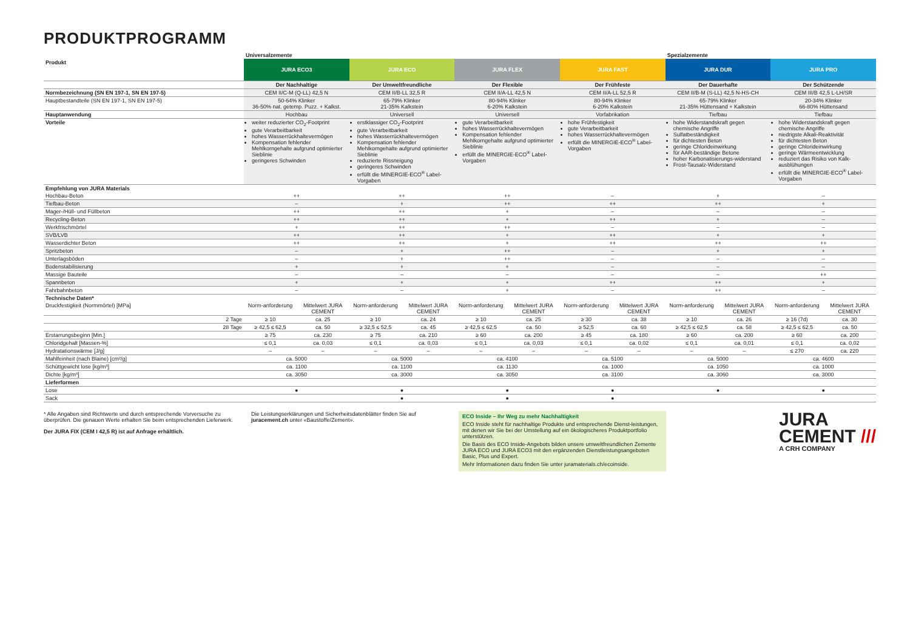PRODUKTPROGRAMM
| | Universalzemente | | | | | | | | Spezialzemente | | | |
| Produkt | JURA ECO3 | | JURA ECO | | JURA FLEX | | JURA FAST | | JURA DUR | | JURA PRO | |
| | Der Nachhaltige | | Der Umweltfreundliche | | Der Flexible | | Der Frühfeste | | Der Dauerhafte | | Der Schützende | |
| Normbezeichnung (SN EN 197-1, SN EN 197-5) | CEM II/C-M (Q-LL) 42,5 N | | CEM II/B-LL 32,5 R | | CEM II/A-LL 42,5 N | | CEM II/A-LL 52,5 R | | CEM II/B-M (S-LL) 42,5 N-HS-CH | | CEM III/B 42,5 L-LH/SR | |
| Hauptbestandteile (SN EN 197-1, SN EN 197-5) | 50-64% Klinker 36-50% nat. getemp. Puzz. + Kalkst. | | 65-79% Klinker 21-35% Kalkstein | | 80-94% Klinker 6-20% Kalkstein | | 80-94% Klinker 6-20% Kalkstein | | 65-79% Klinker 21-35% Hüttensand + Kalkstein | | 20-34% Klinker 66-80% Hüttensand | |
| Hauptanwendung | Hochbau | | Universell | | Universell | | Vorfabrikation | | Tiefbau | | Tiefbau | |
| Vorteile | weiter reduzierter CO<sub>2</sub>-Footprint gute Verarbeitbarkeit hohes Wasserrückhaltevermögen Kompensation fehlender Mehlkorngehalte aufgrund optimierter Sieblinie geringeres Schwinden | | erstklassiger CO<sub>2</sub>-Footprint gute Verarbeitbarkeit hohes Wasserrückhaltevermögen Kompensation fehlender Mehlkorngehalte aufgrund optimierter Sieblinie reduzierte Rissneigung geringeres Schwinden erfüllt die MINERGIE-ECO<sup>®</sup> Label-Vorgaben | | gute Verarbeitbarkeit hohes Wasserrückhaltevermögen Kompensation fehlender Mehlkorngehalte aufgrund optimierter Sieblinie erfüllt die MINERGIE-ECO<sup>®</sup> Label-Vorgaben | | hohe Frühfestigkeit gute Verarbeitbarkeit hohes Wasserrückhaltevermögen erfüllt die MINERGIE-ECO<sup>®</sup> Label-Vorgaben | | hohe Widerstandskraft gegen chemische Angriffe Sulfatbeständigkeit für dichtesten Beton geringe Chlorideinwirkung für AAR-beständige Betone hoher Karbonatisierungs-widerstand Frost-Tausalz-Widerstand | | hohe Widerstandskraft gegen chemische Angriffe niedrigste Alkali-Reaktivität für dichtesten Beton geringe Chlorideinwirkung geringe Wärmeentwicklung reduziert das Risiko von Kalk-ausblühungen erfüllt die MINERGIE-ECO<sup>®</sup> Label-Vorgaben | |
| Empfehlung von JURA Materials | | | | | | | | | | | | |
| Hochbau-Beton | ++ | | ++ | | ++ | | – | | + | | – | |
| Tiefbau-Beton | – | | + | | ++ | | ++ | | ++ | | + | |
| Mager-/Hüll- und Füllbeton | ++ | | ++ | | + | | – | | – | | – | |
| Recycling-Beton | ++ | | ++ | | + | | ++ | | + | | – | |
| Werkfrischmörtel | + | | ++ | | ++ | | – | | – | | – | |
| SVB/LVB | ++ | | ++ | | + | | ++ | | + | | + | |
| Wasserdichter Beton | ++ | | ++ | | + | | ++ | | ++ | | ++ | |
| Spritzbeton | – | | + | | ++ | | – | | + | | + | |
| Unterlagsböden | – | | + | | ++ | | – | | – | | – | |
| Bodenstabilisierung | + | | + | | + | | – | | – | | – | |
| Massige Bauteile | – | | – | | – | | – | | – | | ++ | |
| Spannbeton | + | | + | | + | | ++ | | ++ | | + | |
| Fahrbahnbeton | – | | – | | + | | – | | ++ | | – | |
| Technische Daten* | | | | | | | | | | | | |
| Druckfestigkeit (Normmörtel) [MPa] | Norm-anforderung | Mittelwert JURA CEMENT | Norm-anforderung | Mittelwert JURA CEMENT | Norm-anforderung | Mittelwert JURA CEMENT | Norm-anforderung | Mittelwert JURA CEMENT | Norm-anforderung | Mittelwert JURA CEMENT | Norm-anforderung | Mittelwert JURA CEMENT |
| 2 Tage | ≥ 10 | ca. 25 | ≥ 10 | ca. 24 | ≥ 10 | ca. 25 | ≥ 30 | ca. 38 | ≥ 10 | ca. 26 | ≥ 16 (7d) | ca. 30 |
| 28 Tage | ≥ 42,5 ≤ 62,5 | ca. 50 | ≥ 32,5 ≤ 52,5 | ca. 45 | ≥ 42,5 ≤ 62,5 | ca. 50 | ≥ 52,5 | ca. 60 | ≥ 42,5 ≤ 62,5 | ca. 58 | ≥ 42,5 ≤ 62,5 | ca. 50 |
| Erstarrungsbeginn [Min.] | ≥ 75 | ca. 230 | ≥ 75 | ca. 210 | ≥ 60 | ca. 200 | ≥ 45 | ca. 180 | ≥ 60 | ca. 200 | ≥ 60 | ca. 200 |
| Chloridgehalt [Massen-%] | ≤ 0,1 | ca. 0,03 | ≤ 0,1 | ca. 0,03 | ≤ 0,1 | ca. 0,03 | ≤ 0,1 | ca. 0,02 | ≤ 0,1 | ca. 0,01 | ≤ 0,1 | ca. 0,02 |
| Hydratationswärme [J/g] | – | – | – | – | – | – | – | – | – | – | ≤ 270 | ca. 220 |
| Mahlfeinheit (nach Blaine) [cm²/g] | ca. 5000 | | ca. 5000 | | ca. 4100 | | ca. 5100 | | ca. 5000 | | ca. 4600 | |
| Schüttgewicht lose [kg/m³] | ca. 1100 | | ca. 1100 | | ca. 1130 | | ca. 1000 | | ca. 1050 | | ca. 1000 | |
| Dichte [kg/m³] | ca. 3050 | | ca. 3000 | | ca. 3050 | | ca. 3100 | | ca. 3060 | | ca. 3000 | |
| Lieferformen | | | | | | | | | | | | |
| Lose | ● | | ● | | ● | | ● | | ● | | ● | |
| Sack | | | ● | | ● | | ● | | | | | |
* Alle Angaben sind Richtwerte und durch entsprechende Vorversuche zu überprüfen. Die genauen Werte erhalten Sie beim entsprechenden Lieferwerk.
Der JURA FIX (CEM I 42,5 R) ist auf Anfrage erhältlich.
Die Leistungserklärungen und Sicherheitsdatenblätter finden Sie auf juracement.ch unter «Baustoffe/Zement».
ECO Inside – Ihr Weg zu mehr Nachhaltigkeit
ECO Inside steht für nachhaltige Produkte und entsprechende Dienst-leistungen, mit denen wir Sie bei der Umstellung auf ein ökologischeres Produktportfolio unterstützen.
Die Basis des ECO Inside-Angebots bilden unsere umweltfreundlichen Zemente JURA ECO und JURA ECO3 mit den ergänzenden Dienstleistungsangeboten Basic, Plus und Expert.
Mehr Informationen dazu finden Sie unter juramaterials.ch/ecoinside.
JURA
CEMENT ///
A CRH COMPANY